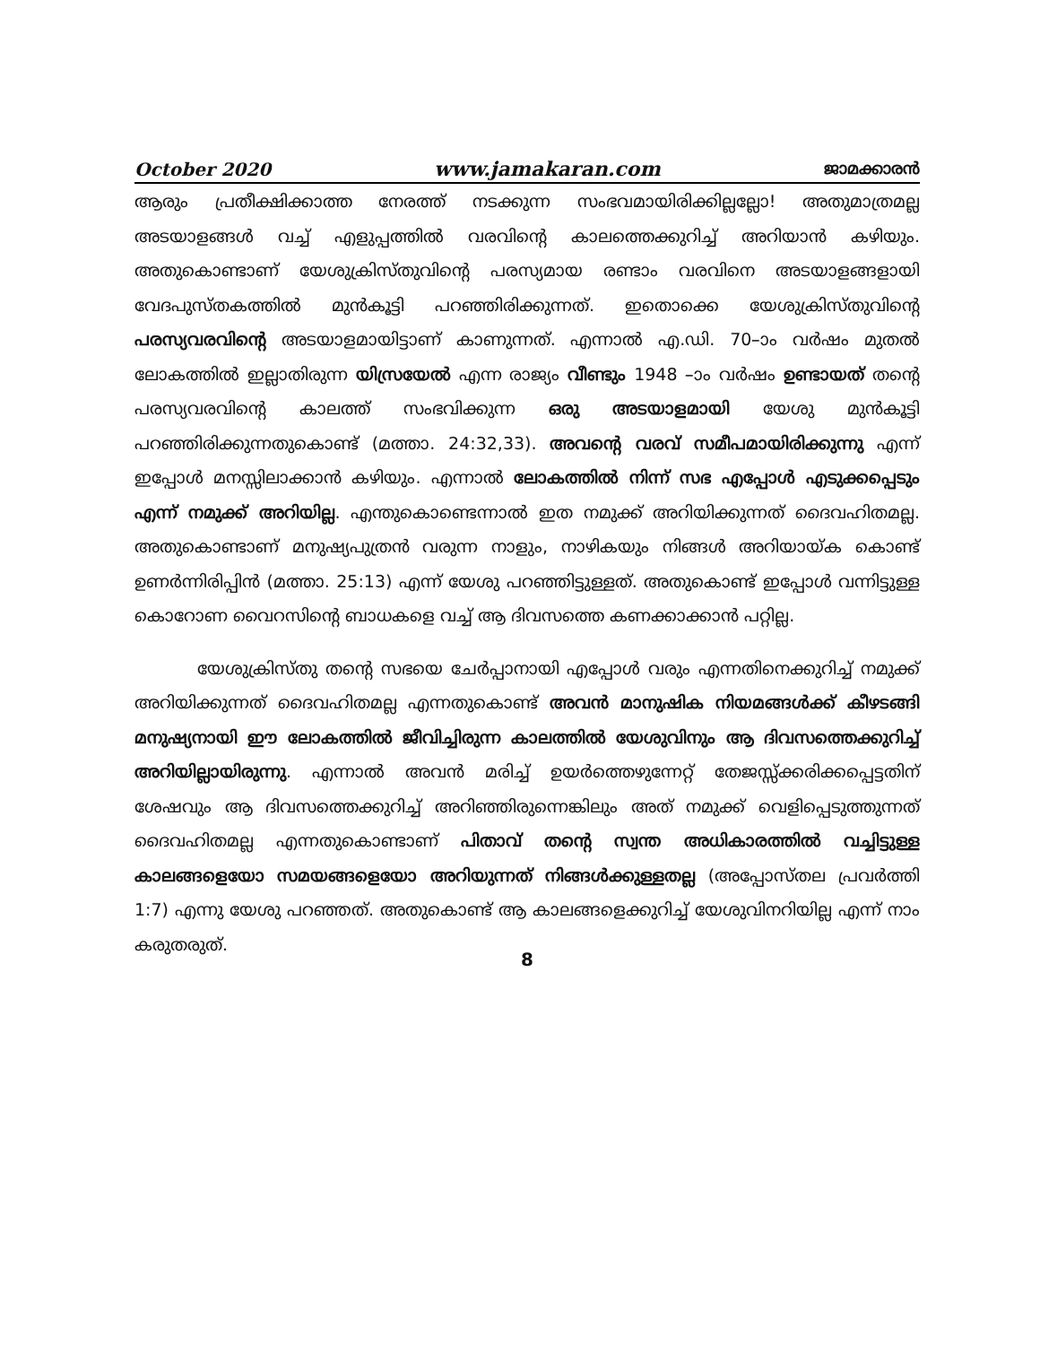October 2020 www.jamakaran.com ജാമക്കാരൻ
ആരും പ്രതീക്ഷിക്കാത്ത നേരത്ത് നടക്കുന്ന സംഭവമായിരിക്കില്ലല്ലോ! അതുമാത്രമല്ല അടയാളങ്ങൾ വച്ച് എളുപ്പത്തിൽ വരവിന്റെ കാലത്തെക്കുറിച്ച് അറിയാൻ കഴിയും. അതുകൊണ്ടാണ് യേശുക്രിസ്തുവിന്റെ പരസ്യമായ രണ്ടാം വരവിനെ അടയാളങ്ങളായി വേദപുസ്തകത്തിൽ മുൻകൂട്ടി പറഞ്ഞിരിക്കുന്നത്. ഇതൊക്കെ യേശുക്രിസ്തുവിന്റെ പരസ്യവരവിന്റെ അടയാളമായിട്ടാണ് കാണുന്നത്. എന്നാൽ എ.ഡി. 70–ാം വർഷം മുതൽ ലോകത്തിൽ ഇല്ലാതിരുന്ന യിസ്രയേൽ എന്ന രാജ്യം വീണ്ടും 1948 –ാം വർഷം ഉണ്ടായത് തന്റെ പരസ്യവരവിന്റെ കാലത്ത് സംഭവിക്കുന്ന ഒരു അടയാളമായി യേശു മുൻകൂട്ടി പറഞ്ഞിരിക്കുന്നതുകൊണ്ട് (മത്താ. 24:32,33). അവന്റെ വരവ് സമീപമായിരിക്കുന്നു എന്ന് ഇപ്പോൾ മനസ്സിലാക്കാൻ കഴിയും. എന്നാൽ ലോകത്തിൽ നിന്ന് സഭ എപ്പോൾ എടുക്കപ്പെടും എന്ന് നമുക്ക് അറിയില്ല. എന്തുകൊണ്ടെന്നാൽ ഇത നമുക്ക് അറിയിക്കുന്നത് ദൈവഹിതമല്ല. അതുകൊണ്ടാണ് മനുഷ്യപുത്രൻ വരുന്ന നാളും, നാഴികയും നിങ്ങൾ അറിയായ്ക കൊണ്ട് ഉണർന്നിരിപ്പിൻ (മത്താ. 25:13) എന്ന് യേശു പറഞ്ഞിട്ടുള്ളത്. അതുകൊണ്ട് ഇപ്പോൾ വന്നിട്ടുള്ള കൊറോണ വൈറസിന്റെ ബാധകളെ വച്ച് ആ ദിവസത്തെ കണക്കാക്കാൻ പറ്റില്ല.
യേശുക്രിസ്തു തന്റെ സഭയെ ചേർപ്പാനായി എപ്പോൾ വരും എന്നതിനെക്കുറിച്ച് നമുക്ക് അറിയിക്കുന്നത് ദൈവഹിതമല്ല എന്നതുകൊണ്ട് അവൻ മാനുഷിക നിയമങ്ങൾക്ക് കീഴടങ്ങി മനുഷ്യനായി ഈ ലോകത്തിൽ ജീവിച്ചിരുന്ന കാലത്തിൽ യേശുവിനും ആ ദിവസത്തെക്കുറിച്ച് അറിയില്ലായിരുന്നു. എന്നാൽ അവൻ മരിച്ച് ഉയർത്തെഴുന്നേറ്റ് തേജസ്സ്ക്കരിക്കപ്പെട്ടതിന് ശേഷവും ആ ദിവസത്തെക്കുറിച്ച് അറിഞ്ഞിരുന്നെങ്കിലും അത് നമുക്ക് വെളിപ്പെടുത്തുന്നത് ദൈവഹിതമല്ല എന്നതുകൊണ്ടാണ് പിതാവ് തന്റെ സ്വന്ത അധികാരത്തിൽ വച്ചിട്ടുള്ള കാലങ്ങളെയോ സമയങ്ങളെയോ അറിയുന്നത് നിങ്ങൾക്കുള്ളതല്ല (അപ്പോസ്തല പ്രവർത്തി 1:7) എന്നു യേശു പറഞ്ഞത്. അതുകൊണ്ട് ആ കാലങ്ങളെക്കുറിച്ച് യേശുവിനറിയില്ല എന്ന് നാം കരുതരുത്.
8